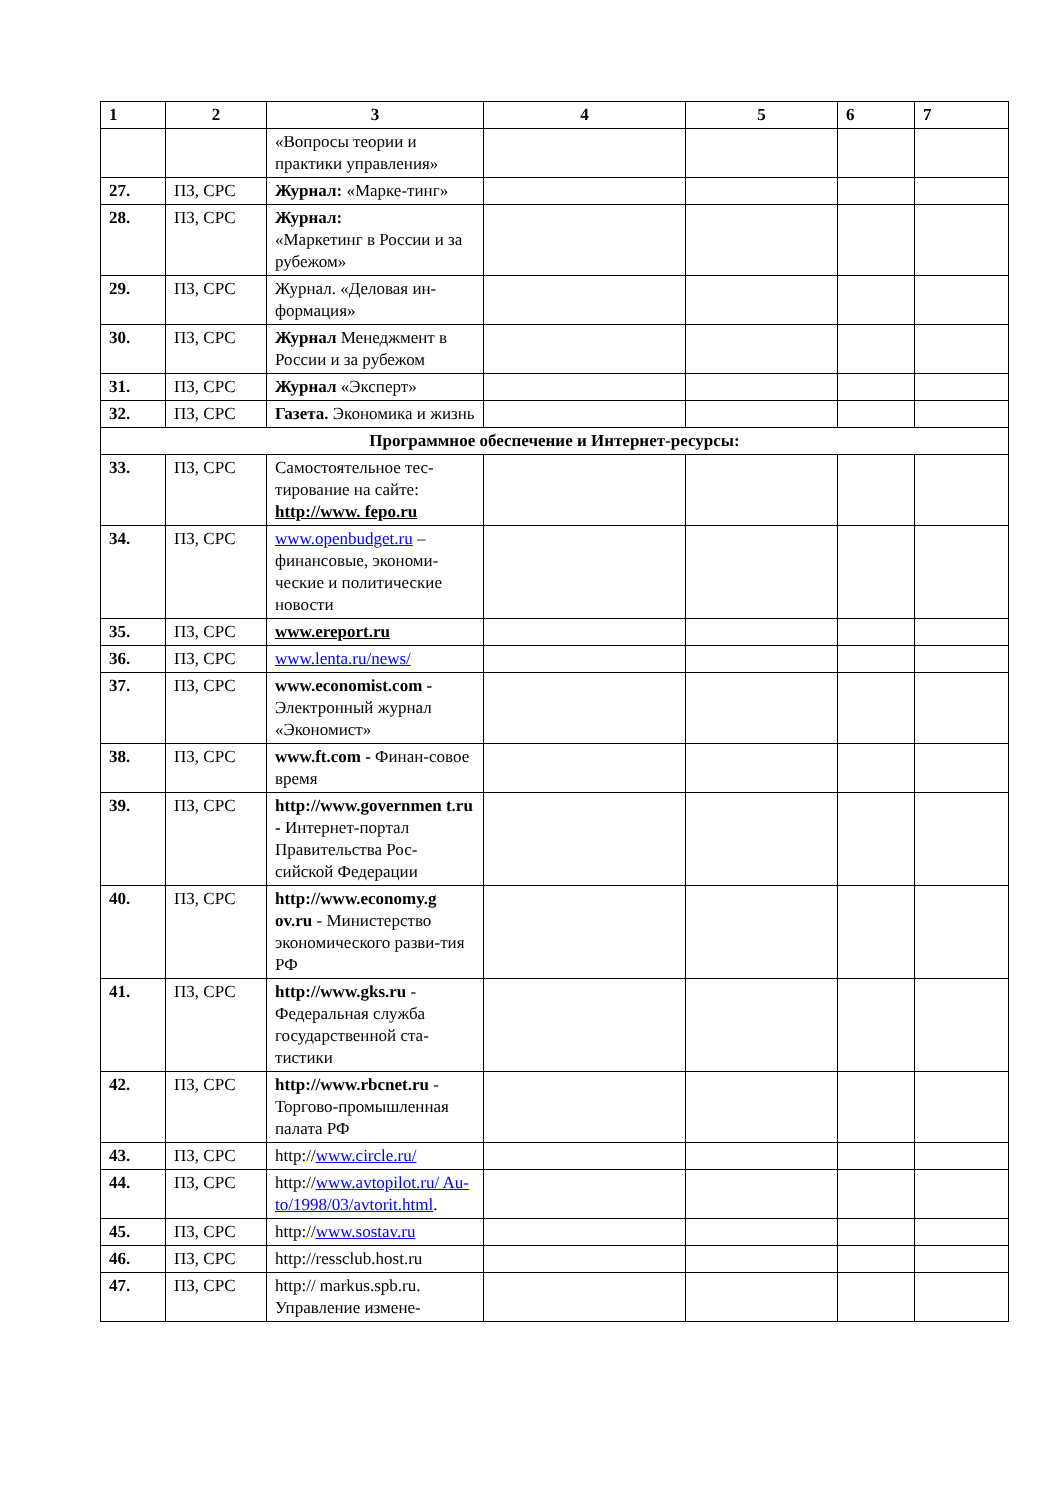| 1 | 2 | 3 | 4 | 5 | 6 | 7 |
| --- | --- | --- | --- | --- | --- | --- |
| | | «Вопросы теории и практики управления» | | | | |
| 27. | ПЗ, СРС | Журнал: «Марке-тинг» | | | | |
| 28. | ПЗ, СРС | Журнал: «Маркетинг в России и за рубежом» | | | | |
| 29. | ПЗ, СРС | Журнал. «Деловая ин-формация» | | | | |
| 30. | ПЗ, СРС | Журнал Менеджмент в России и за рубежом | | | | |
| 31. | ПЗ, СРС | Журнал «Эксперт» | | | | |
| 32. | ПЗ, СРС | Газета. Экономика и жизнь | | | | |
| Программное обеспечение и Интернет-ресурсы: | | | | | | |
| 33. | ПЗ, СРС | Самостоятельное тес-тирование на сайте: http://www. fepo.ru | | | | |
| 34. | ПЗ, СРС | www.openbudget.ru – финансовые, экономи-ческие и политические новости | | | | |
| 35. | ПЗ, СРС | www.ereport.ru | | | | |
| 36. | ПЗ, СРС | www.lenta.ru/news/ | | | | |
| 37. | ПЗ, СРС | www.economist.com - Электронный журнал «Экономист» | | | | |
| 38. | ПЗ, СРС | www.ft.com - Финан-совое время | | | | |
| 39. | ПЗ, СРС | http://www.governmen t.ru - Интернет-портал Правительства Рос-сийской Федерации | | | | |
| 40. | ПЗ, СРС | http://www.economy.g ov.ru - Министерство экономического разви-тия РФ | | | | |
| 41. | ПЗ, СРС | http://www.gks.ru - Федеральная служба государственной ста-тистики | | | | |
| 42. | ПЗ, СРС | http://www.rbcnet.ru - Торгово-промышленная палата РФ | | | | |
| 43. | ПЗ, СРС | http:// www.circle.ru/ | | | | |
| 44. | ПЗ, СРС | http:// www.avtopilot.ru/ Au-to/1998/03/avtorit.html . | | | | |
| 45. | ПЗ, СРС | http:// www.sostav.ru | | | | |
| 46. | ПЗ, СРС | http://ressclub.host.ru | | | | |
| 47. | ПЗ, СРС | http:// markus.spb.ru. Управление измене- | | | | |